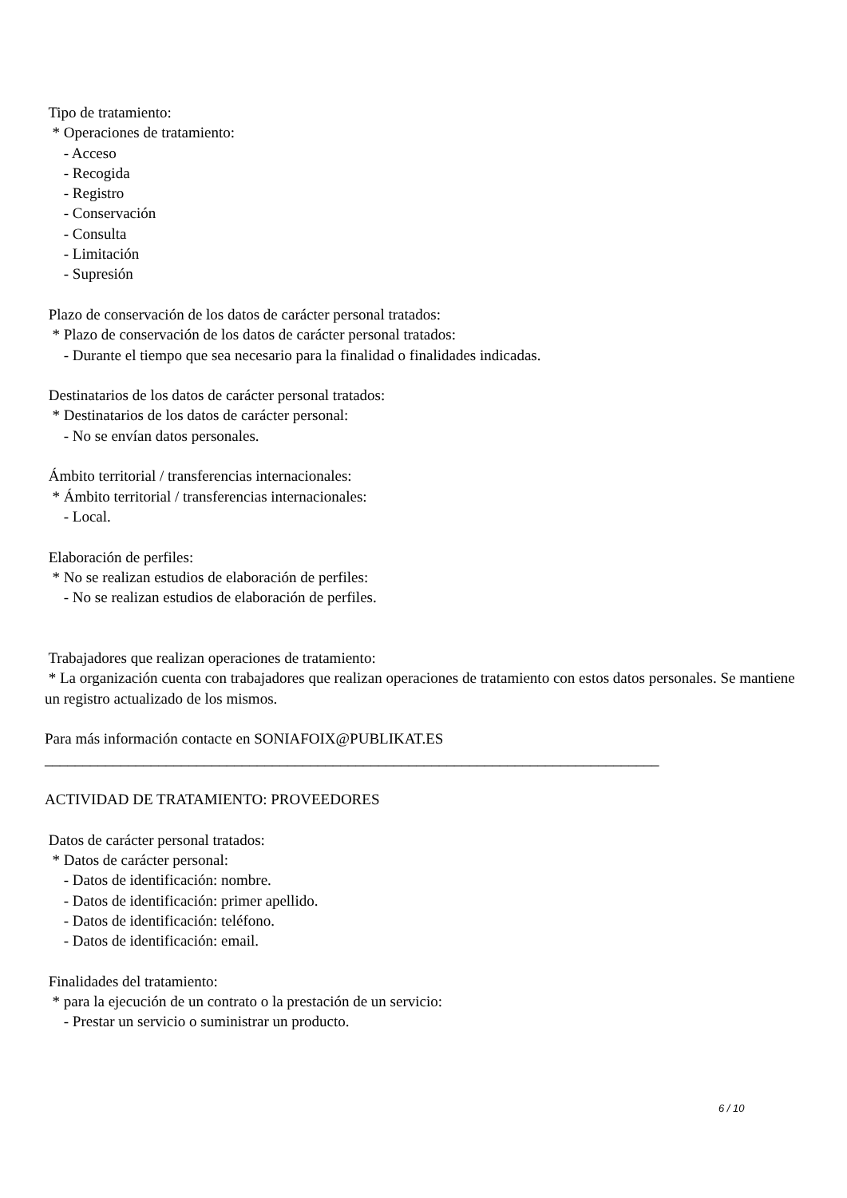Tipo de tratamiento:
* Operaciones de tratamiento:
- Acceso
- Recogida
- Registro
- Conservación
- Consulta
- Limitación
- Supresión
Plazo de conservación de los datos de carácter personal tratados:
* Plazo de conservación de los datos de carácter personal tratados:
- Durante el tiempo que sea necesario para la finalidad o finalidades indicadas.
Destinatarios de los datos de carácter personal tratados:
* Destinatarios de los datos de carácter personal:
- No se envían datos personales.
Ámbito territorial / transferencias internacionales:
* Ámbito territorial / transferencias internacionales:
- Local.
Elaboración de perfiles:
* No se realizan estudios de elaboración de perfiles:
- No se realizan estudios de elaboración de perfiles.
Trabajadores que realizan operaciones de tratamiento:
* La organización cuenta con trabajadores que realizan operaciones de tratamiento con estos datos personales. Se mantiene un registro actualizado de los mismos.
Para más información contacte en SONIAFOIX@PUBLIKAT.ES
_________________________________________________________________________________
ACTIVIDAD DE TRATAMIENTO: PROVEEDORES
Datos de carácter personal tratados:
* Datos de carácter personal:
- Datos de identificación: nombre.
- Datos de identificación: primer apellido.
- Datos de identificación: teléfono.
- Datos de identificación: email.
Finalidades del tratamiento:
* para la ejecución de un contrato o la prestación de un servicio:
- Prestar un servicio o suministrar un producto.
6 / 10